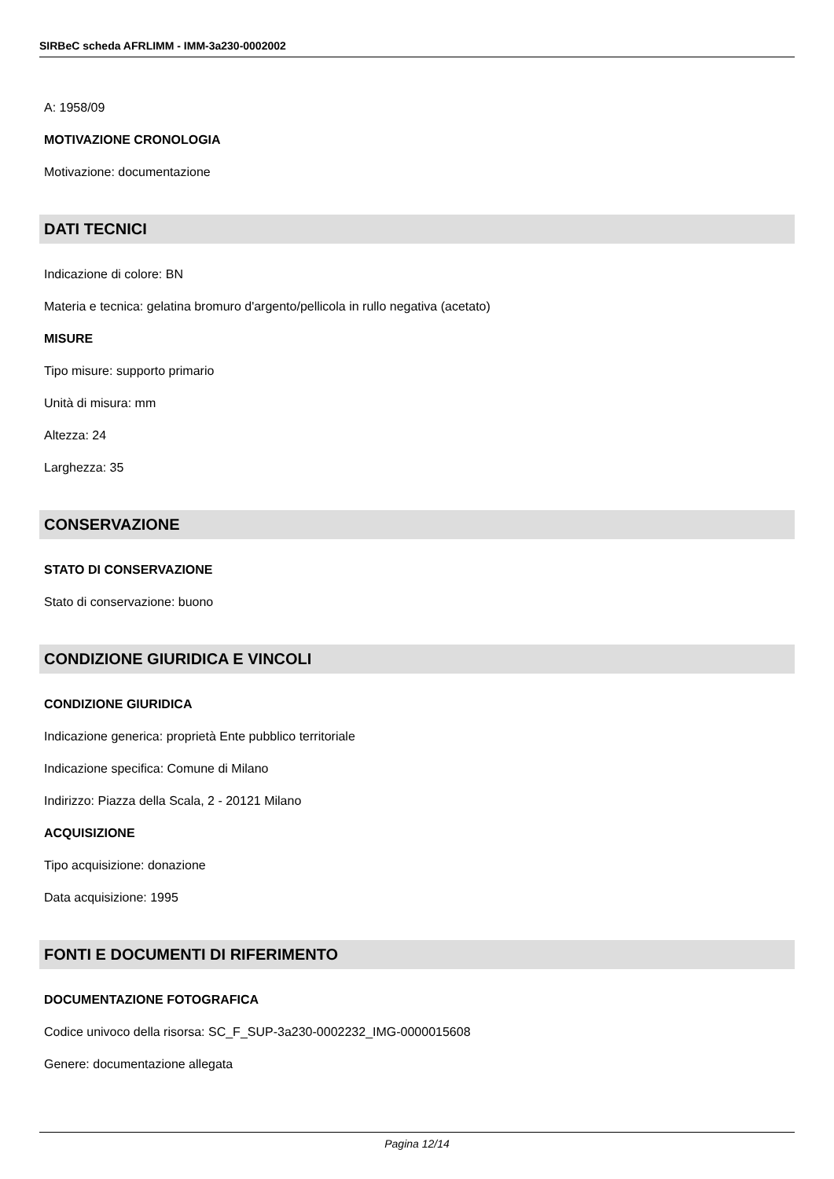SIRBeC scheda AFRLIMM - IMM-3a230-0002002
A: 1958/09
MOTIVAZIONE CRONOLOGIA
Motivazione: documentazione
DATI TECNICI
Indicazione di colore: BN
Materia e tecnica: gelatina bromuro d'argento/pellicola in rullo negativa (acetato)
MISURE
Tipo misure: supporto primario
Unità di misura: mm
Altezza: 24
Larghezza: 35
CONSERVAZIONE
STATO DI CONSERVAZIONE
Stato di conservazione: buono
CONDIZIONE GIURIDICA E VINCOLI
CONDIZIONE GIURIDICA
Indicazione generica: proprietà Ente pubblico territoriale
Indicazione specifica: Comune di Milano
Indirizzo: Piazza della Scala, 2 - 20121 Milano
ACQUISIZIONE
Tipo acquisizione: donazione
Data acquisizione: 1995
FONTI E DOCUMENTI DI RIFERIMENTO
DOCUMENTAZIONE FOTOGRAFICA
Codice univoco della risorsa: SC_F_SUP-3a230-0002232_IMG-0000015608
Genere: documentazione allegata
Pagina 12/14